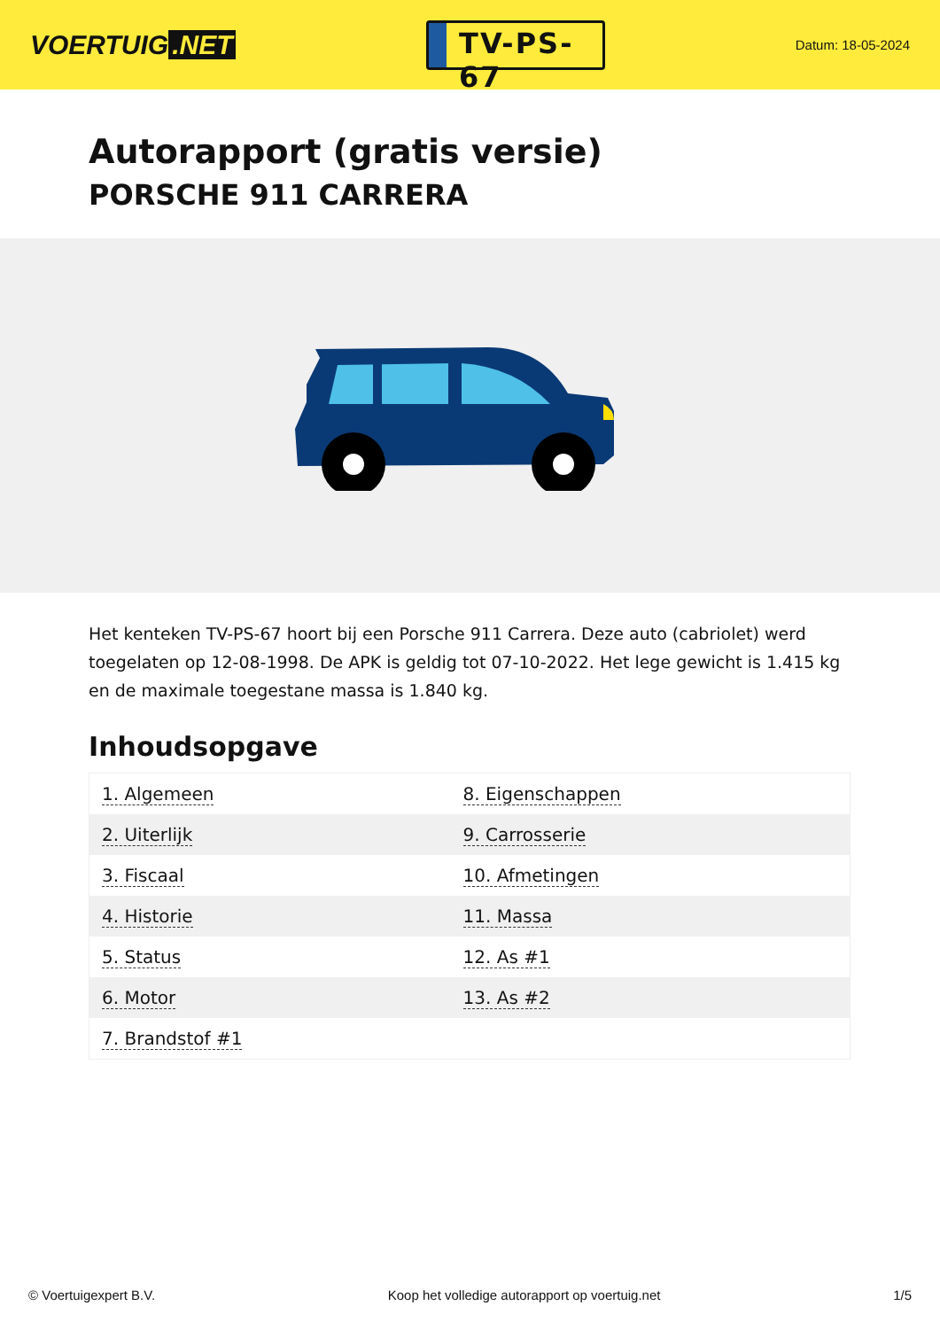VOERTUIG.NET
TV-PS-67
Datum: 18-05-2024
Autorapport (gratis versie)
PORSCHE 911 CARRERA
Het kenteken TV-PS-67 hoort bij een Porsche 911 Carrera. Deze auto (cabriolet) werd toegelaten op 12-08-1998. De APK is geldig tot 07-10-2022. Het lege gewicht is 1.415 kg en de maximale toegestane massa is 1.840 kg.
Inhoudsopgave
| 1. Algemeen | 8. Eigenschappen |
| 2. Uiterlijk | 9. Carrosserie |
| 3. Fiscaal | 10. Afmetingen |
| 4. Historie | 11. Massa |
| 5. Status | 12. As #1 |
| 6. Motor | 13. As #2 |
| 7. Brandstof #1 | |
© Voertuigexpert B.V. Koop het volledige autorapport op voertuig.net 1/5